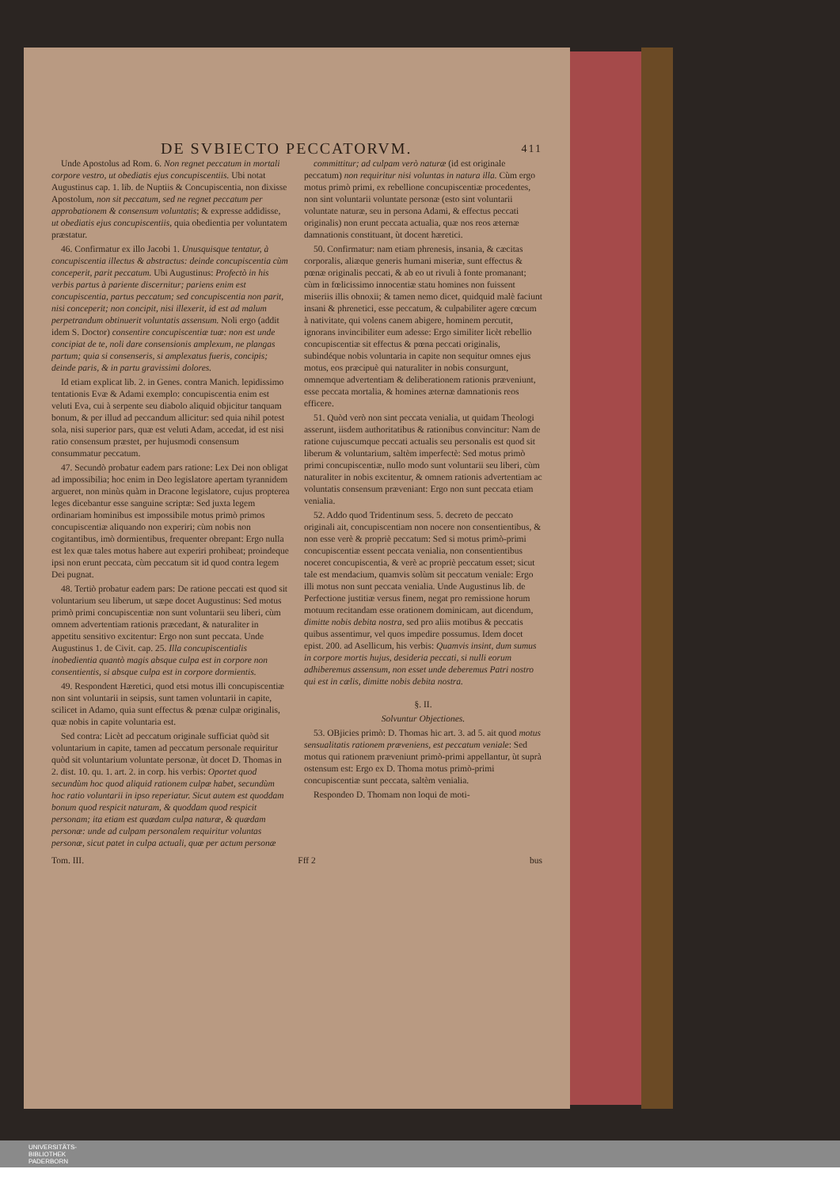DE SVBIECTO PECCATORVM. 411
Unde Apostolus ad Rom. 6. Non regnet peccatum in mortali corpore vestro, ut obediatis ejus concupiscentiis. Ubi notat Augustinus cap. 1. lib. de Nuptiis & Concupiscentia, non dixisse Apostolum, non sit peccatum, sed ne regnet peccatum per approbationem & consensum voluntatis; & expresse addidisse, ut obediatis ejus concupiscentiis, quia obedientia per voluntatem præstatur.
46. Confirmatur ex illo Jacobi 1. Unusquisque tentatur, à concupiscentia illectus & abstractus: deinde concupiscentia cùm conceperit, parit peccatum. Ubi Augustinus: Profectò in his verbis partus à pariente discernitur; pariens enim est concupiscentia, partus peccatum; sed concupiscentia non parit, nisi conceperit; non concipit, nisi illexerit, id est ad malum perpetrandum obtinuerit voluntatis assensum. Noli ergo (addit idem S. Doctor) consentire concupiscentiæ tuæ: non est unde concipiat de te, noli dare consensionis amplexum, ne plangas partum; quia si consenseris, si amplexatus fueris, concipis; deinde paris, & in partu gravissimi dolores.
Id etiam explicat lib. 2. in Genes. contra Manich. lepidissimo tentationis Evæ & Adami exemplo: concupiscentia enim est veluti Eva, cui à serpente seu diabolo aliquid objicitur tanquam bonum, & per illud ad peccandum allicitur: sed quia nihil potest sola, nisi superior pars, quæ est veluti Adam, accedat, id est nisi ratio consensum præstet, per hujusmodi consensum consummatur peccatum.
47. Secundò probatur eadem pars ratione: Lex Dei non obligat ad impossibilia; hoc enim in Deo legislatore apertam tyrannidem argueret, non minùs quàm in Dracone legislatore, cujus propterea leges dicebantur esse sanguine scriptæ: Sed juxta legem ordinariam hominibus est impossibile motus primò primos concupiscentiæ aliquando non experiri; cùm nobis non cogitantibus, imò dormientibus, frequenter obrepant: Ergo nulla est lex quæ tales motus habere aut experiri prohibeat; proindeque ipsi non erunt peccata, cùm peccatum sit id quod contra legem Dei pugnat.
48. Tertiò probatur eadem pars: De ratione peccati est quod sit voluntarium seu liberum, ut sæpe docet Augustinus: Sed motus primò primi concupiscentiæ non sunt voluntarii seu liberi, cùm omnem advertentiam rationis præcedant, & naturaliter in appetitu sensitivo excitentur: Ergo non sunt peccata. Unde Augustinus 1. de Civit. cap. 25. Illa concupiscentialis inobedientia quantò magis absque culpa est in corpore non consentientis, si absque culpa est in corpore dormientis.
49. Respondent Hæretici, quod etsi motus illi concupiscentiæ non sint voluntarii in seipsis, sunt tamen voluntarii in capite, scilicet in Adamo, quia sunt effectus & pœnæ culpæ originalis, quæ nobis in capite voluntaria est.
Sed contra: Licèt ad peccatum originale sufficiat quòd sit voluntarium in capite, tamen ad peccatum personale requiritur quòd sit voluntarium voluntate personæ, ùt docet D. Thomas in 2. dist. 10. qu. 1. art. 2. in corp. his verbis: Oportet quod secundùm hoc quod aliquid rationem culpæ habet, secundùm hoc ratio voluntarii in ipso reperiatur. Sicut autem est quoddam bonum quod respicit naturam, & quoddam quod respicit personam; ita etiam est quædam culpa naturæ, & quædam personæ: unde ad culpam personalem requiritur voluntas personæ, sicut patet in culpa actuali, quæ per actum personæ
committitur; ad culpam verò naturæ (id est originale peccatum) non requiritur nisi voluntas in natura illa. Cùm ergo motus primò primi, ex rebellione concupiscentiæ procedentes, non sint voluntarii voluntate personæ (esto sint voluntarii voluntate naturæ, seu in persona Adami, & effectus peccati originalis) non erunt peccata actualia, quæ nos reos æternæ damnationis constituant, ùt docent hæretici.
50. Confirmatur: nam etiam phrenesis, insania, & cæcitas corporalis, aliæque generis humani miseriæ, sunt effectus & pœnæ originalis peccati, & ab eo ut rivuli à fonte promanant; cùm in fœlicissimo innocentiæ statu homines non fuissent miseriis illis obnoxii; & tamen nemo dicet, quidquid malè faciunt insani & phrenetici, esse peccatum, & culpabiliter agere cœcum à nativitate, qui volens canem abigere, hominem percutit, ignorans invincibiliter eum adesse: Ergo similiter licèt rebellio concupiscentiæ sit effectus & pœna peccati originalis, subindéque nobis voluntaria in capite non sequitur omnes ejus motus, eos præcipuè qui naturaliter in nobis consurgunt, omnemque advertentiam & deliberationem rationis præveniunt, esse peccata mortalia, & homines æternæ damnationis reos efficere.
51. Quòd verò non sint peccata venialia, ut quidam Theologi asserunt, iisdem authoritatibus & rationibus convincitur: Nam de ratione cujuscumque peccati actualis seu personalis est quod sit liberum & voluntarium, saltèm imperfectè: Sed motus primò primi concupiscentiæ, nullo modo sunt voluntarii seu liberi, cùm naturaliter in nobis excitentur, & omnem rationis advertentiam ac voluntatis consensum præveniant: Ergo non sunt peccata etiam venialia.
52. Addo quod Tridentinum sess. 5. decreto de peccato originali ait, concupiscentiam non nocere non consentientibus, & non esse verè & propriè peccatum: Sed si motus primò-primi concupiscentiæ essent peccata venialia, non consentientibus noceret concupiscentia, & verè ac propriè peccatum esset; sicut tale est mendacium, quamvis solùm sit peccatum veniale: Ergo illi motus non sunt peccata venialia. Unde Augustinus lib. de Perfectione justitiæ versus finem, negat pro remissione horum motuum recitandam esse orationem dominicam, aut dicendum, dimitte nobis debita nostra, sed pro aliis motibus & peccatis quibus assentimur, vel quos impedire possumus. Idem docet epist. 200. ad Asellicum, his verbis: Quamvis insint, dum sumus in corpore mortis hujus, desideria peccati, si nulli eorum adhiberemus assensum, non esset unde deberemus Patri nostro qui est in cælis, dimitte nobis debita nostra.
§. II.
Solvuntur Objectiones.
53. OBjicies primò: D. Thomas hic art. 3. ad 5. ait quod motus sensualitatis rationem præveniens, est peccatum veniale: Sed motus qui rationem præveniunt primò-primi appellantur, ùt suprà ostensum est: Ergo ex D. Thoma motus primò-primi concupiscentiæ sunt peccata, saltèm venialia.
Respondeo D. Thomam non loqui de moti-
Tom. III. Fff 2 bus
UNIVERSITÄTS-
BIBLIOTHEK
PADERBORN